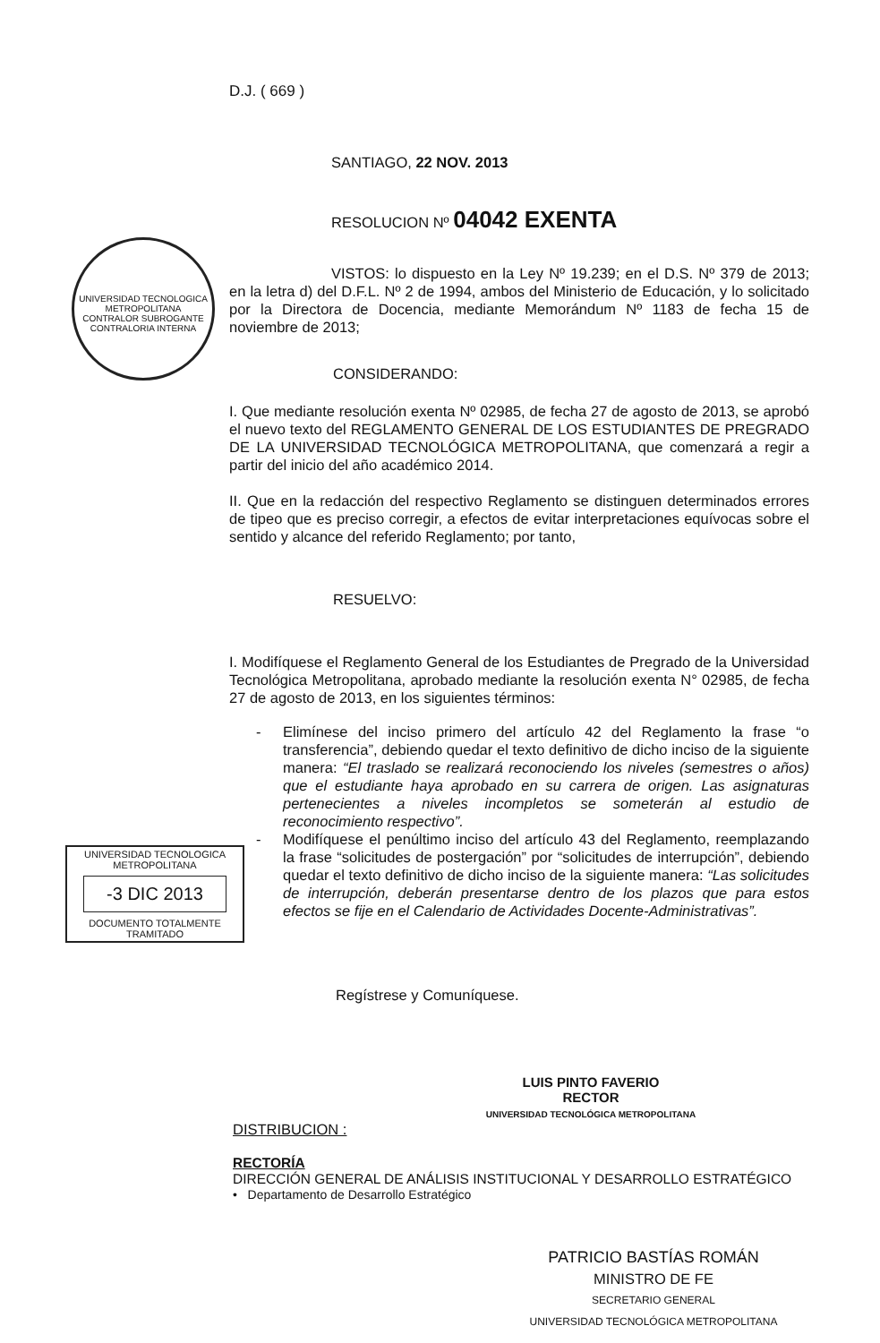D.J. ( 669 )
SANTIAGO, 22 NOV. 2013
RESOLUCION Nº 04042 EXENTA
UNIVERSIDAD TECNOLOGICA METROPOLITANA
CONTRALOR SUBROGANTE
CONTRALORIA INTERNA
VISTOS: lo dispuesto en la Ley Nº 19.239; en el D.S. Nº 379 de 2013; en la letra d) del D.F.L. Nº 2 de 1994, ambos del Ministerio de Educación, y lo solicitado por la Directora de Docencia, mediante Memorándum Nº 1183 de fecha 15 de noviembre de 2013;
CONSIDERANDO:
I. Que mediante resolución exenta Nº 02985, de fecha 27 de agosto de 2013, se aprobó el nuevo texto del REGLAMENTO GENERAL DE LOS ESTUDIANTES DE PREGRADO DE LA UNIVERSIDAD TECNOLÓGICA METROPOLITANA, que comenzará a regir a partir del inicio del año académico 2014.
II. Que en la redacción del respectivo Reglamento se distinguen determinados errores de tipeo que es preciso corregir, a efectos de evitar interpretaciones equívocas sobre el sentido y alcance del referido Reglamento; por tanto,
RESUELVO:
I. Modifíquese el Reglamento General de los Estudiantes de Pregrado de la Universidad Tecnológica Metropolitana, aprobado mediante la resolución exenta N° 02985, de fecha 27 de agosto de 2013, en los siguientes términos:
- Elimínese del inciso primero del artículo 42 del Reglamento la frase “o transferencia”, debiendo quedar el texto definitivo de dicho inciso de la siguiente manera: “El traslado se realizará reconociendo los niveles (semestres o años) que el estudiante haya aprobado en su carrera de origen. Las asignaturas pertenecientes a niveles incompletos se someterán al estudio de reconocimiento respectivo”.
- Modifíquese el penúltimo inciso del artículo 43 del Reglamento, reemplazando la frase “solicitudes de postergación” por “solicitudes de interrupción”, debiendo quedar el texto definitivo de dicho inciso de la siguiente manera: “Las solicitudes de interrupción, deberán presentarse dentro de los plazos que para estos efectos se fije en el Calendario de Actividades Docente-Administrativas”.
UNIVERSIDAD TECNOLOGICA
METROPOLITANA
-3 DIC 2013
DOCUMENTO TOTALMENTE
TRAMITADO
Regístrese y Comuníquese.
LUIS PINTO FAVERIO
RECTOR
UNIVERSIDAD TECNOLÓGICA METROPOLITANA
DISTRIBUCION :
RECTORÍA
DIRECCIÓN GENERAL DE ANÁLISIS INSTITUCIONAL Y DESARROLLO ESTRATÉGICO
• Departamento de Desarrollo Estratégico
PATRICIO BASTÍAS ROMÁN
MINISTRO DE FE
SECRETARIO GENERAL
UNIVERSIDAD TECNOLÓGICA METROPOLITANA